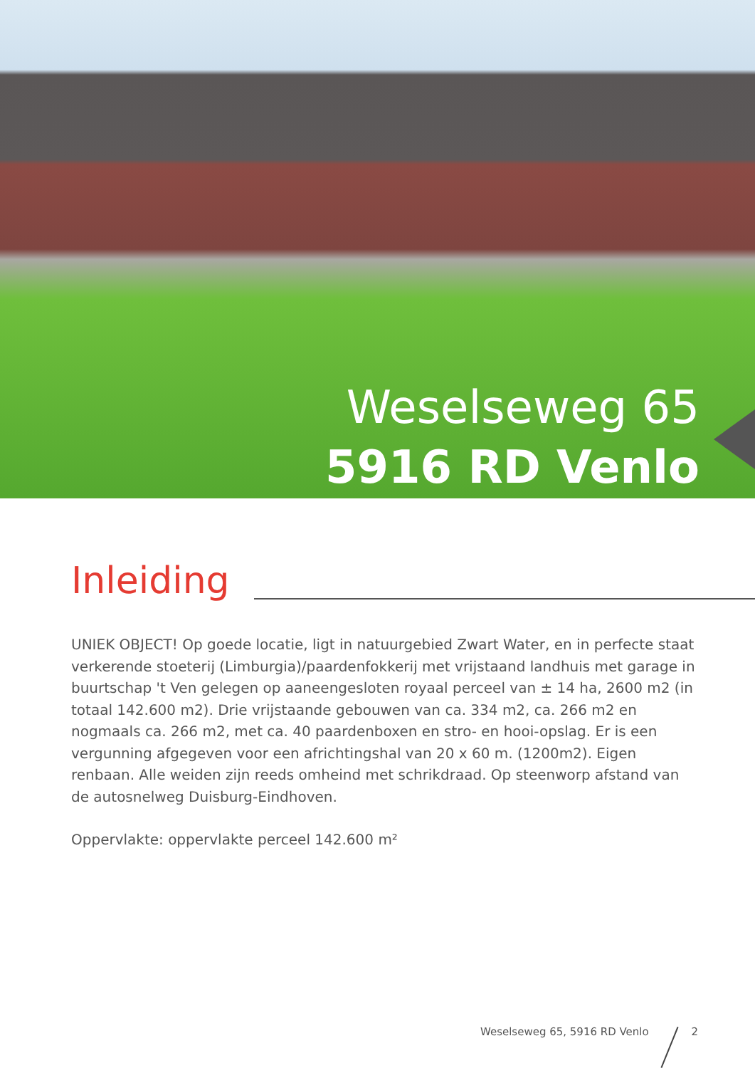Weselseweg 65
5916 RD Venlo
Inleiding
UNIEK OBJECT! Op goede locatie, ligt in natuurgebied Zwart Water, en in perfecte staat verkerende stoeterij (Limburgia)/paardenfokkerij met vrijstaand landhuis met garage in buurtschap 't Ven gelegen op aaneengesloten royaal perceel van ± 14 ha, 2600 m2 (in totaal 142.600 m2). Drie vrijstaande gebouwen van ca. 334 m2, ca. 266 m2 en nogmaals ca. 266 m2, met ca. 40 paardenboxen en stro- en hooi-opslag. Er is een vergunning afgegeven voor een africhtingshal van 20 x 60 m. (1200m2). Eigen renbaan. Alle weiden zijn reeds omheind met schrikdraad. Op steenworp afstand van de autosnelweg Duisburg-Eindhoven.
Oppervlakte: oppervlakte perceel 142.600 m²
Weselseweg 65, 5916 RD Venlo 2